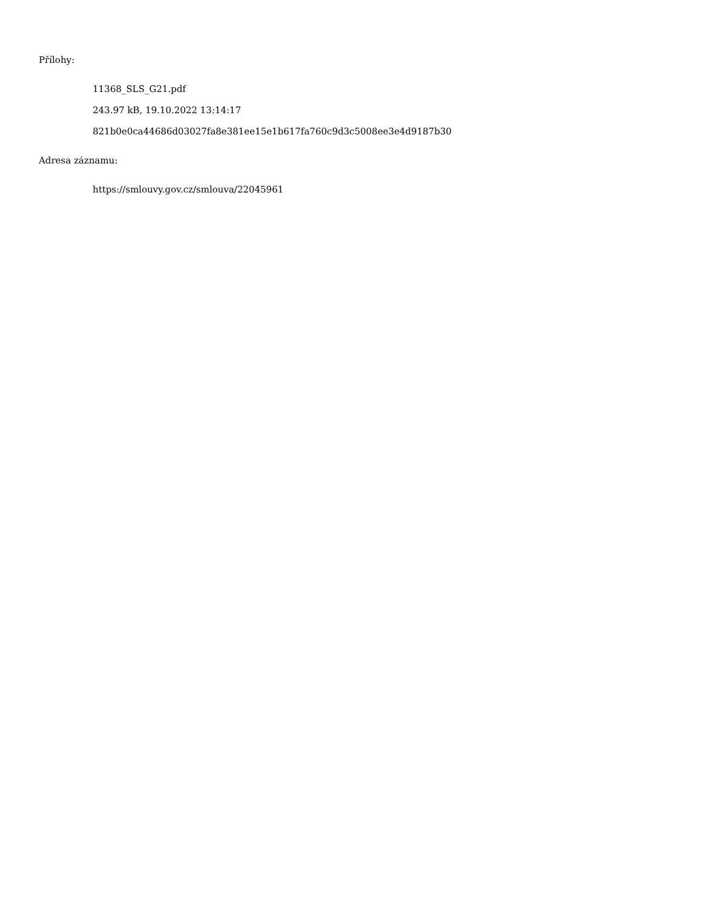Přílohy:
11368_SLS_G21.pdf
243.97 kB, 19.10.2022 13:14:17
821b0e0ca44686d03027fa8e381ee15e1b617fa760c9d3c5008ee3e4d9187b30
Adresa záznamu:
https://smlouvy.gov.cz/smlouva/22045961